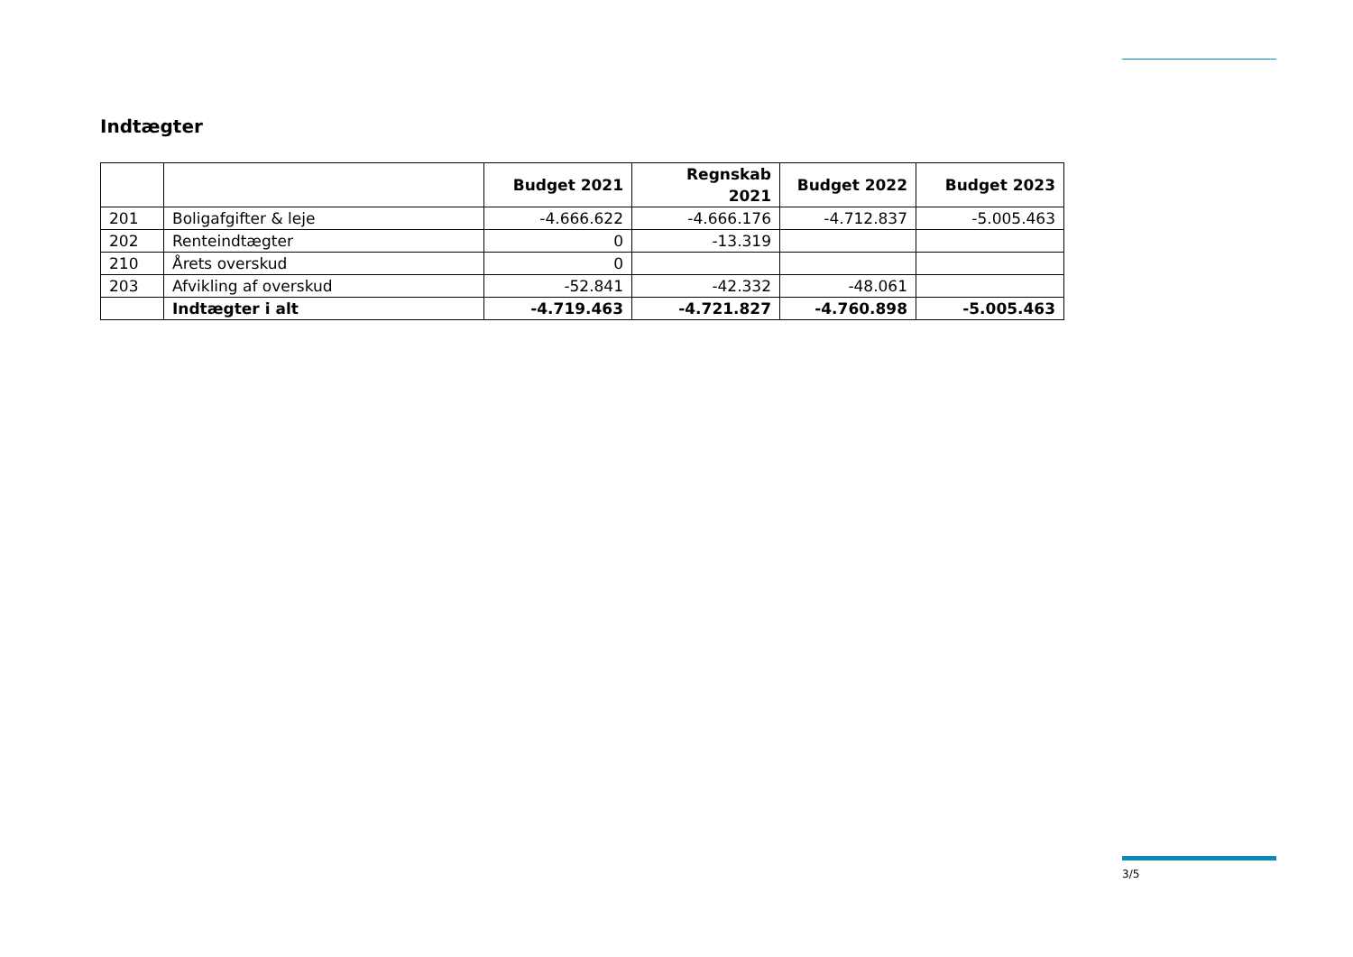Indtægter
| | | Budget 2021 | Regnskab 2021 | Budget 2022 | Budget 2023 |
| --- | --- | --- | --- | --- | --- |
| 201 | Boligafgifter & leje | -4.666.622 | -4.666.176 | -4.712.837 | -5.005.463 |
| 202 | Renteindtægter | 0 | -13.319 | | |
| 210 | Årets overskud | 0 | | | |
| 203 | Afvikling af overskud | -52.841 | -42.332 | -48.061 | |
| | Indtægter i alt | -4.719.463 | -4.721.827 | -4.760.898 | -5.005.463 |
3/5